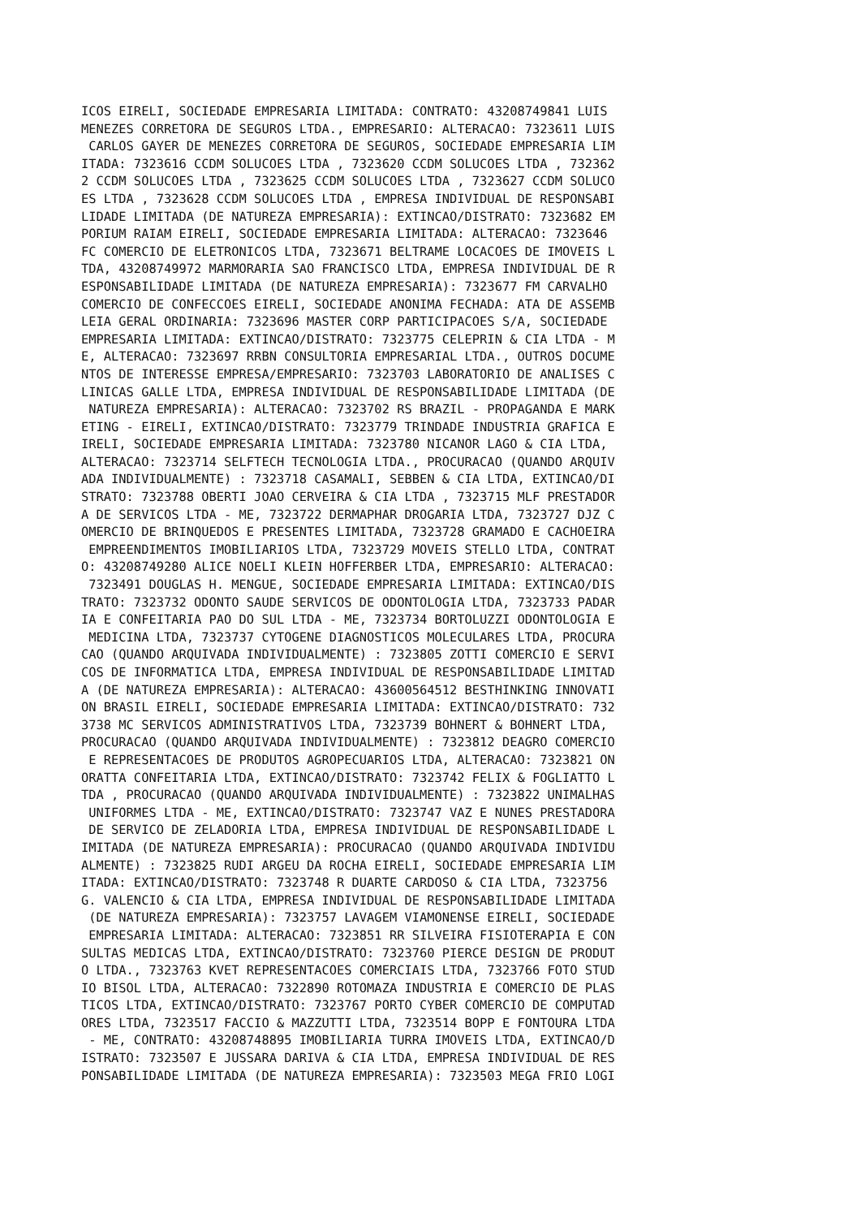ICOS EIRELI, SOCIEDADE EMPRESARIA LIMITADA: CONTRATO: 43208749841 LUIS
MENEZES CORRETORA DE SEGUROS LTDA., EMPRESARIO: ALTERACAO: 7323611 LUIS
 CARLOS GAYER DE MENEZES CORRETORA DE SEGUROS, SOCIEDADE EMPRESARIA LIM
ITADA: 7323616 CCDM SOLUCOES LTDA , 7323620 CCDM SOLUCOES LTDA , 732362
2 CCDM SOLUCOES LTDA , 7323625 CCDM SOLUCOES LTDA , 7323627 CCDM SOLUCO
ES LTDA , 7323628 CCDM SOLUCOES LTDA , EMPRESA INDIVIDUAL DE RESPONSABI
LIDADE LIMITADA (DE NATUREZA EMPRESARIA): EXTINCAO/DISTRATO: 7323682 EM
PORIUM RAIAM EIRELI, SOCIEDADE EMPRESARIA LIMITADA: ALTERACAO: 7323646
FC COMERCIO DE ELETRONICOS LTDA, 7323671 BELTRAME LOCACOES DE IMOVEIS L
TDA, 43208749972 MARMORARIA SAO FRANCISCO LTDA, EMPRESA INDIVIDUAL DE R
ESPONSABILIDADE LIMITADA (DE NATUREZA EMPRESARIA): 7323677 FM CARVALHO
COMERCIO DE CONFECCOES EIRELI, SOCIEDADE ANONIMA FECHADA: ATA DE ASSEMB
LEIA GERAL ORDINARIA: 7323696 MASTER CORP PARTICIPACOES S/A, SOCIEDADE
EMPRESARIA LIMITADA: EXTINCAO/DISTRATO: 7323775 CELEPRIN & CIA LTDA - M
E, ALTERACAO: 7323697 RRBN CONSULTORIA EMPRESARIAL LTDA., OUTROS DOCUME
NTOS DE INTERESSE EMPRESA/EMPRESARIO: 7323703 LABORATORIO DE ANALISES C
LINICAS GALLE LTDA, EMPRESA INDIVIDUAL DE RESPONSABILIDADE LIMITADA (DE
 NATUREZA EMPRESARIA): ALTERACAO: 7323702 RS BRAZIL - PROPAGANDA E MARK
ETING - EIRELI, EXTINCAO/DISTRATO: 7323779 TRINDADE INDUSTRIA GRAFICA E
IRELI, SOCIEDADE EMPRESARIA LIMITADA: 7323780 NICANOR LAGO & CIA LTDA,
ALTERACAO: 7323714 SELFTECH TECNOLOGIA LTDA., PROCURACAO (QUANDO ARQUIV
ADA INDIVIDUALMENTE) : 7323718 CASAMALI, SEBBEN & CIA LTDA, EXTINCAO/DI
STRATO: 7323788 OBERTI JOAO CERVEIRA & CIA LTDA , 7323715 MLF PRESTADOR
A DE SERVICOS LTDA - ME, 7323722 DERMAPHAR DROGARIA LTDA, 7323727 DJZ C
OMERCIO DE BRINQUEDOS E PRESENTES LIMITADA, 7323728 GRAMADO E CACHOEIRA
 EMPREENDIMENTOS IMOBILIARIOS LTDA, 7323729 MOVEIS STELLO LTDA, CONTRAT
O: 43208749280 ALICE NOELI KLEIN HOFFERBER LTDA, EMPRESARIO: ALTERACAO:
 7323491 DOUGLAS H. MENGUE, SOCIEDADE EMPRESARIA LIMITADA: EXTINCAO/DIS
TRATO: 7323732 ODONTO SAUDE SERVICOS DE ODONTOLOGIA LTDA, 7323733 PADAR
IA E CONFEITARIA PAO DO SUL LTDA - ME, 7323734 BORTOLUZZI ODONTOLOGIA E
 MEDICINA LTDA, 7323737 CYTOGENE DIAGNOSTICOS MOLECULARES LTDA, PROCURA
CAO (QUANDO ARQUIVADA INDIVIDUALMENTE) : 7323805 ZOTTI COMERCIO E SERVI
COS DE INFORMATICA LTDA, EMPRESA INDIVIDUAL DE RESPONSABILIDADE LIMITAD
A (DE NATUREZA EMPRESARIA): ALTERACAO: 43600564512 BESTHINKING INNOVATI
ON BRASIL EIRELI, SOCIEDADE EMPRESARIA LIMITADA: EXTINCAO/DISTRATO: 732
3738 MC SERVICOS ADMINISTRATIVOS LTDA, 7323739 BOHNERT & BOHNERT LTDA,
PROCURACAO (QUANDO ARQUIVADA INDIVIDUALMENTE) : 7323812 DEAGRO COMERCIO
 E REPRESENTACOES DE PRODUTOS AGROPECUARIOS LTDA, ALTERACAO: 7323821 ON
ORATTA CONFEITARIA LTDA, EXTINCAO/DISTRATO: 7323742 FELIX & FOGLIATTO L
TDA , PROCURACAO (QUANDO ARQUIVADA INDIVIDUALMENTE) : 7323822 UNIMALHAS
 UNIFORMES LTDA - ME, EXTINCAO/DISTRATO: 7323747 VAZ E NUNES PRESTADORA
 DE SERVICO DE ZELADORIA LTDA, EMPRESA INDIVIDUAL DE RESPONSABILIDADE L
IMITADA (DE NATUREZA EMPRESARIA): PROCURACAO (QUANDO ARQUIVADA INDIVIDU
ALMENTE) : 7323825 RUDI ARGEU DA ROCHA EIRELI, SOCIEDADE EMPRESARIA LIM
ITADA: EXTINCAO/DISTRATO: 7323748 R DUARTE CARDOSO & CIA LTDA, 7323756
G. VALENCIO & CIA LTDA, EMPRESA INDIVIDUAL DE RESPONSABILIDADE LIMITADA
 (DE NATUREZA EMPRESARIA): 7323757 LAVAGEM VIAMONENSE EIRELI, SOCIEDADE
 EMPRESARIA LIMITADA: ALTERACAO: 7323851 RR SILVEIRA FISIOTERAPIA E CON
SULTAS MEDICAS LTDA, EXTINCAO/DISTRATO: 7323760 PIERCE DESIGN DE PRODUT
O LTDA., 7323763 KVET REPRESENTACOES COMERCIAIS LTDA, 7323766 FOTO STUD
IO BISOL LTDA, ALTERACAO: 7322890 ROTOMAZA INDUSTRIA E COMERCIO DE PLAS
TICOS LTDA, EXTINCAO/DISTRATO: 7323767 PORTO CYBER COMERCIO DE COMPUTAD
ORES LTDA, 7323517 FACCIO & MAZZUTTI LTDA, 7323514 BOPP E FONTOURA LTDA
 - ME, CONTRATO: 43208748895 IMOBILIARIA TURRA IMOVEIS LTDA, EXTINCAO/D
ISTRATO: 7323507 E JUSSARA DARIVA & CIA LTDA, EMPRESA INDIVIDUAL DE RES
PONSABILIDADE LIMITADA (DE NATUREZA EMPRESARIA): 7323503 MEGA FRIO LOGI